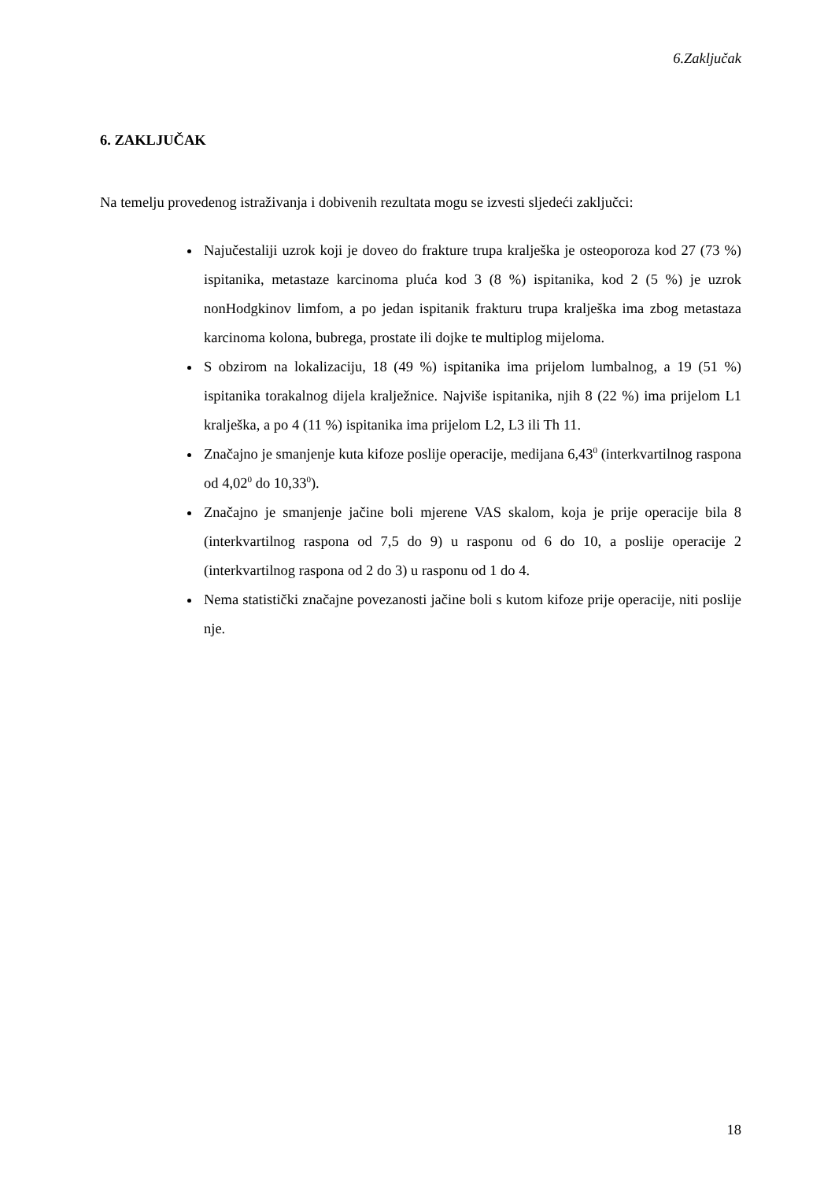6.Zaključak
6. ZAKLJUČAK
Na temelju provedenog istraživanja i dobivenih rezultata mogu se izvesti sljedeći zaključci:
Najučestaliji uzrok koji je doveo do frakture trupa kralješka je osteoporoza kod 27 (73 %) ispitanika, metastaze karcinoma pluća kod 3 (8 %) ispitanika, kod 2 (5 %) je uzrok nonHodgkinov limfom, a po jedan ispitanik frakturu trupa kralješka ima zbog metastaza karcinoma kolona, bubrega, prostate ili dojke te multiplog mijeloma.
S obzirom na lokalizaciju, 18 (49 %) ispitanika ima prijelom lumbalnog, a 19 (51 %) ispitanika torakalnog dijela kralježnice. Najviše ispitanika, njih 8 (22 %) ima prijelom L1 kralješka, a po 4 (11 %) ispitanika ima prijelom L2, L3 ili Th 11.
Značajno je smanjenje kuta kifoze poslije operacije, medijana 6,43<sup>0</sup> (interkvartilnog raspona od 4,02<sup>0</sup> do 10,33<sup>0</sup>).
Značajno je smanjenje jačine boli mjerene VAS skalom, koja je prije operacije bila 8 (interkvartilnog raspona od 7,5 do 9) u rasponu od 6 do 10, a poslije operacije 2 (interkvartilnog raspona od 2 do 3) u rasponu od 1 do 4.
Nema statistički značajne povezanosti jačine boli s kutom kifoze prije operacije, niti poslije nje.
18